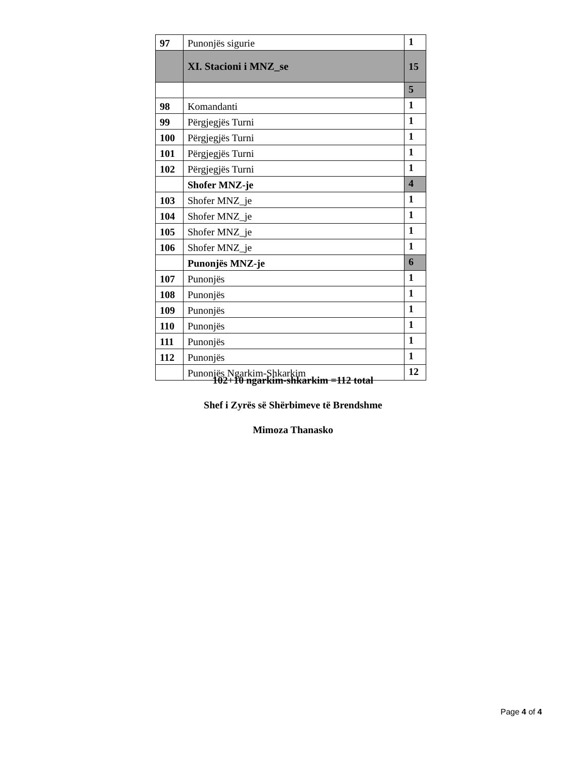| 97 | Punonjës sigurie | 1 |
| | XI. Stacioni i MNZ_se | 15 |
| | | 5 |
| 98 | Komandanti | 1 |
| 99 | Përgjegjës Turni | 1 |
| 100 | Përgjegjës Turni | 1 |
| 101 | Përgjegjës Turni | 1 |
| 102 | Përgjegjës Turni | 1 |
| | Shofer MNZ-je | 4 |
| 103 | Shofer MNZ_je | 1 |
| 104 | Shofer MNZ_je | 1 |
| 105 | Shofer MNZ_je | 1 |
| 106 | Shofer MNZ_je | 1 |
| | Punonjës MNZ-je | 6 |
| 107 | Punonjës | 1 |
| 108 | Punonjës | 1 |
| 109 | Punonjës | 1 |
| 110 | Punonjës | 1 |
| 111 | Punonjës | 1 |
| 112 | Punonjës | 1 |
| | Punonjës Ngarkim-Shkarkim | 12 |
102+10 ngarkim-shkarkim =112 total
Shef i Zyrës së Shërbimeve të Brendshme
Mimoza Thanasko
Page 4 of 4